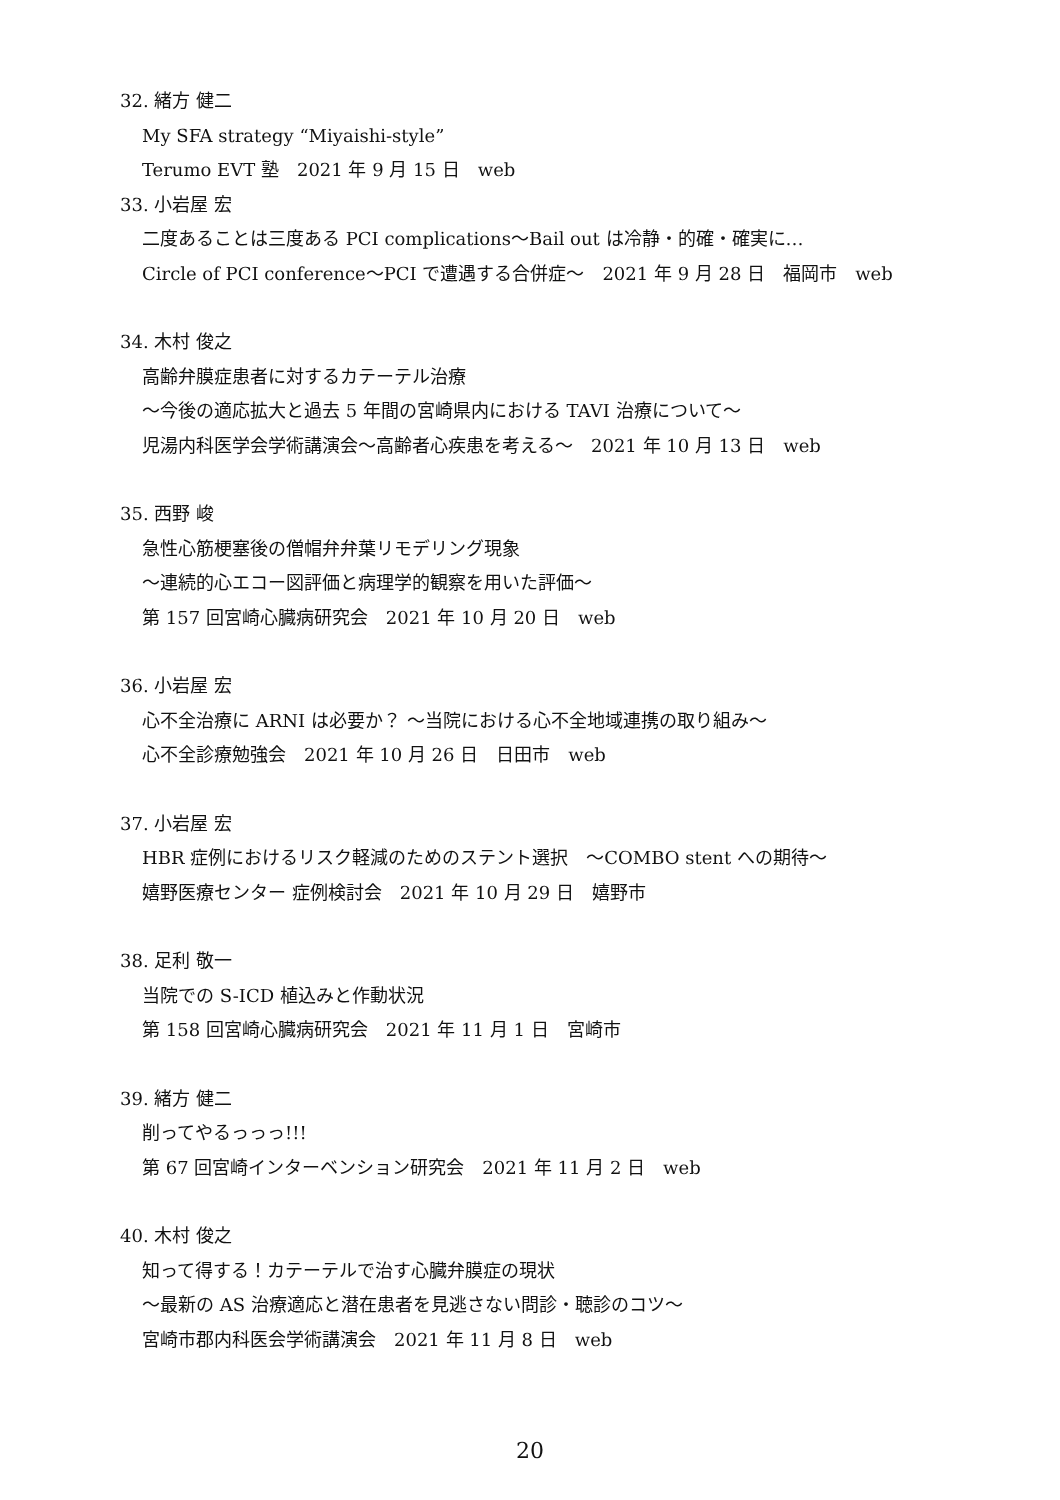32. 緒方 健二
My SFA strategy “Miyaishi-style”
Terumo EVT 塾　2021 年 9 月 15 日　web
33. 小岩屋 宏
二度あることは三度ある PCI complications～Bail out は冷静・的確・確実に…
Circle of PCI conference～PCI で遭遇する合併症～　2021 年 9 月 28 日　福岡市　web
34. 木村 俊之
高齢弁膜症患者に対するカテーテル治療
～今後の適応拡大と過去 5 年間の宮崎県内における TAVI 治療について～
児湯内科医学会学術講演会～高齢者心疾患を考える～　2021 年 10 月 13 日　web
35. 西野 峻
急性心筋梗塞後の僧帽弁弁葉リモデリング現象
～連続的心エコー図評価と病理学的観察を用いた評価～
第 157 回宮崎心臓病研究会　2021 年 10 月 20 日　web
36. 小岩屋 宏
心不全治療に ARNI は必要か？ ～当院における心不全地域連携の取り組み～
心不全診療勉強会　2021 年 10 月 26 日　日田市　web
37. 小岩屋 宏
HBR 症例におけるリスク軽減のためのステント選択　～COMBO stent への期待～
嬉野医療センター 症例検討会　2021 年 10 月 29 日　嬉野市
38. 足利 敬一
当院での S-ICD 植込みと作動状況
第 158 回宮崎心臓病研究会　2021 年 11 月 1 日　宮崎市
39. 緒方 健二
削ってやるっっっ!!!
第 67 回宮崎インターベンション研究会　2021 年 11 月 2 日　web
40. 木村 俊之
知って得する！カテーテルで治す心臓弁膜症の現状
～最新の AS 治療適応と潜在患者を見逃さない問診・聴診のコツ～
宮崎市郡内科医会学術講演会　2021 年 11 月 8 日　web
20